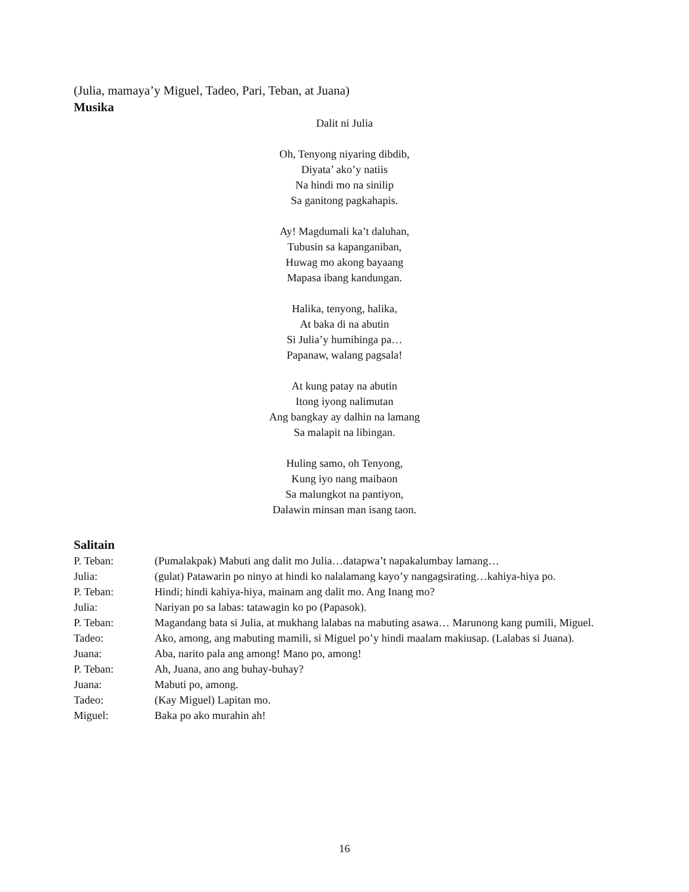(Julia, mamaya’y Miguel, Tadeo, Pari, Teban, at Juana)
Musika
Dalit ni Julia
Oh, Tenyong niyaring dibdib,
Diyata’ ako’y natiis
Na hindi mo na sinilip
Sa ganitong pagkahapis.
Ay! Magdumali ka’t daluhan,
Tubusin sa kapanganiban,
Huwag mo akong bayaang
Mapasa ibang kandungan.
Halika, tenyong, halika,
At baka di na abutin
Si Julia’y humihinga pa…
Papanaw, walang pagsala!
At kung patay na abutin
Itong iyong nalimutan
Ang bangkay ay dalhin na lamang
Sa malapit na libingan.
Huling samo, oh Tenyong,
Kung iyo nang maibaon
Sa malungkot na pantiyon,
Dalawin minsan man isang taon.
Salitain
P. Teban: (Pumalakpak) Mabuti ang dalit mo Julia…datapwa’t napakalumbay lamang…
Julia: (gulat) Patawarin po ninyo at hindi ko nalalamang kayo’y nangagsirating…kahiya-hiya po.
P. Teban: Hindi; hindi kahiya-hiya, mainam ang dalit mo. Ang Inang mo?
Julia: Nariyan po sa labas: tatawagin ko po (Papasok).
P. Teban: Magandang bata si Julia, at mukhang lalabas na mabuting asawa… Marunong kang pumili, Miguel.
Tadeo: Ako, among, ang mabuting mamili, si Miguel po’y hindi maalam makiusap. (Lalabas si Juana).
Juana: Aba, narito pala ang among! Mano po, among!
P. Teban: Ah, Juana, ano ang buhay-buhay?
Juana: Mabuti po, among.
Tadeo: (Kay Miguel) Lapitan mo.
Miguel: Baka po ako murahin ah!
16